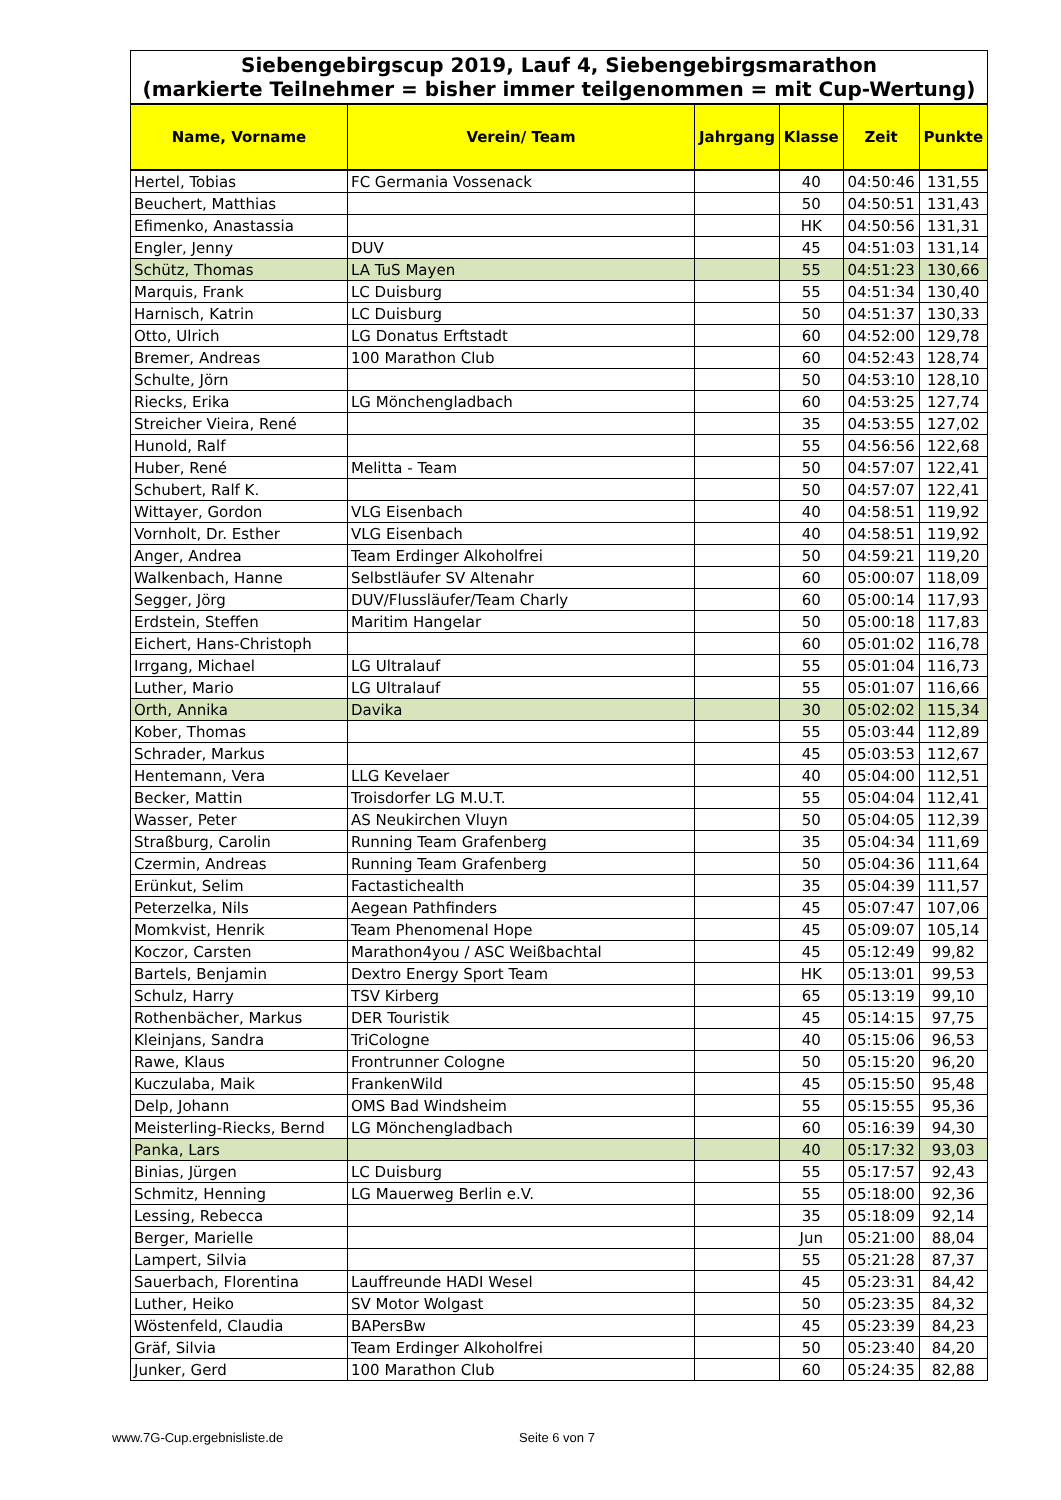| Siebengebirgscup 2019, Lauf 4, Siebengebirgsmarathon (markierte Teilnehmer = bisher immer teilgenommen = mit Cup-Wertung) | | | | | |
| Name, Vorname | Verein/ Team | Jahrgang | Klasse | Zeit | Punkte |
| Hertel, Tobias | FC Germania Vossenack | | 40 | 04:50:46 | 131,55 |
| Beuchert, Matthias | | | 50 | 04:50:51 | 131,43 |
| Efimenko, Anastassia | | | HK | 04:50:56 | 131,31 |
| Engler, Jenny | DUV | | 45 | 04:51:03 | 131,14 |
| Schütz, Thomas | LA TuS Mayen | | 55 | 04:51:23 | 130,66 |
| Marquis, Frank | LC Duisburg | | 55 | 04:51:34 | 130,40 |
| Harnisch, Katrin | LC Duisburg | | 50 | 04:51:37 | 130,33 |
| Otto, Ulrich | LG Donatus Erftstadt | | 60 | 04:52:00 | 129,78 |
| Bremer, Andreas | 100 Marathon Club | | 60 | 04:52:43 | 128,74 |
| Schulte, Jörn | | | 50 | 04:53:10 | 128,10 |
| Riecks, Erika | LG Mönchengladbach | | 60 | 04:53:25 | 127,74 |
| Streicher Vieira, René | | | 35 | 04:53:55 | 127,02 |
| Hunold, Ralf | | | 55 | 04:56:56 | 122,68 |
| Huber, René | Melitta - Team | | 50 | 04:57:07 | 122,41 |
| Schubert, Ralf K. | | | 50 | 04:57:07 | 122,41 |
| Wittayer, Gordon | VLG Eisenbach | | 40 | 04:58:51 | 119,92 |
| Vornholt, Dr. Esther | VLG Eisenbach | | 40 | 04:58:51 | 119,92 |
| Anger, Andrea | Team Erdinger Alkoholfrei | | 50 | 04:59:21 | 119,20 |
| Walkenbach, Hanne | Selbstläufer SV Altenahr | | 60 | 05:00:07 | 118,09 |
| Segger, Jörg | DUV/Flussläufer/Team Charly | | 60 | 05:00:14 | 117,93 |
| Erdstein, Steffen | Maritim Hangelar | | 50 | 05:00:18 | 117,83 |
| Eichert, Hans-Christoph | | | 60 | 05:01:02 | 116,78 |
| Irrgang, Michael | LG Ultralauf | | 55 | 05:01:04 | 116,73 |
| Luther, Mario | LG Ultralauf | | 55 | 05:01:07 | 116,66 |
| Orth, Annika | Davika | | 30 | 05:02:02 | 115,34 |
| Kober, Thomas | | | 55 | 05:03:44 | 112,89 |
| Schrader, Markus | | | 45 | 05:03:53 | 112,67 |
| Hentemann, Vera | LLG Kevelaer | | 40 | 05:04:00 | 112,51 |
| Becker, Mattin | Troisdorfer LG M.U.T. | | 55 | 05:04:04 | 112,41 |
| Wasser, Peter | AS Neukirchen Vluyn | | 50 | 05:04:05 | 112,39 |
| Straßburg, Carolin | Running Team Grafenberg | | 35 | 05:04:34 | 111,69 |
| Czermin, Andreas | Running Team Grafenberg | | 50 | 05:04:36 | 111,64 |
| Erünkut, Selim | Factastichealth | | 35 | 05:04:39 | 111,57 |
| Peterzelka, Nils | Aegean Pathfinders | | 45 | 05:07:47 | 107,06 |
| Momkvist, Henrik | Team Phenomenal Hope | | 45 | 05:09:07 | 105,14 |
| Koczor, Carsten | Marathon4you / ASC Weißbachtal | | 45 | 05:12:49 | 99,82 |
| Bartels, Benjamin | Dextro Energy Sport Team | | HK | 05:13:01 | 99,53 |
| Schulz, Harry | TSV Kirberg | | 65 | 05:13:19 | 99,10 |
| Rothenbächer, Markus | DER Touristik | | 45 | 05:14:15 | 97,75 |
| Kleinjans, Sandra | TriCologne | | 40 | 05:15:06 | 96,53 |
| Rawe, Klaus | Frontrunner Cologne | | 50 | 05:15:20 | 96,20 |
| Kuczulaba, Maik | FrankenWild | | 45 | 05:15:50 | 95,48 |
| Delp, Johann | OMS Bad Windsheim | | 55 | 05:15:55 | 95,36 |
| Meisterling-Riecks, Bernd | LG Mönchengladbach | | 60 | 05:16:39 | 94,30 |
| Panka, Lars | | | 40 | 05:17:32 | 93,03 |
| Binias, Jürgen | LC Duisburg | | 55 | 05:17:57 | 92,43 |
| Schmitz, Henning | LG Mauerweg Berlin e.V. | | 55 | 05:18:00 | 92,36 |
| Lessing, Rebecca | | | 35 | 05:18:09 | 92,14 |
| Berger, Marielle | | | Jun | 05:21:00 | 88,04 |
| Lampert, Silvia | | | 55 | 05:21:28 | 87,37 |
| Sauerbach, Florentina | Lauffreunde HADI Wesel | | 45 | 05:23:31 | 84,42 |
| Luther, Heiko | SV Motor Wolgast | | 50 | 05:23:35 | 84,32 |
| Wöstenfeld, Claudia | BAPersBw | | 45 | 05:23:39 | 84,23 |
| Gräf, Silvia | Team Erdinger Alkoholfrei | | 50 | 05:23:40 | 84,20 |
| Junker, Gerd | 100 Marathon Club | | 60 | 05:24:35 | 82,88 |
www.7G-Cup.ergebnisliste.de Seite 6 von 7